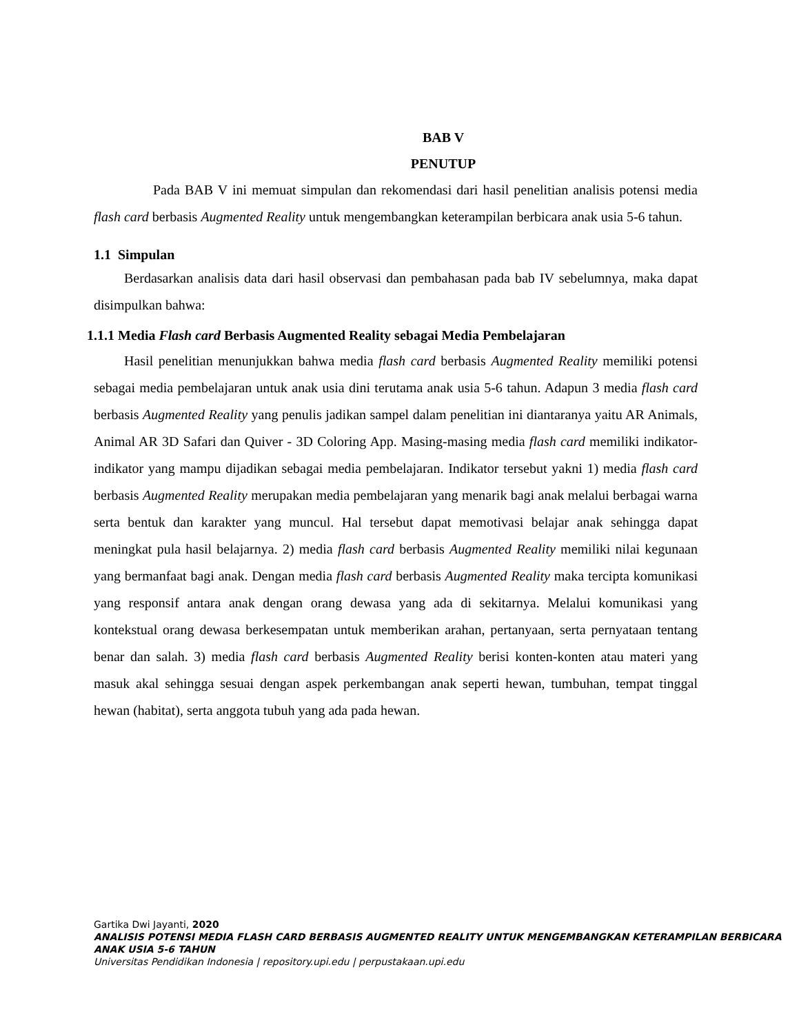BAB V
PENUTUP
Pada BAB V ini memuat simpulan dan rekomendasi dari hasil penelitian analisis potensi media flash card berbasis Augmented Reality untuk mengembangkan keterampilan berbicara anak usia 5-6 tahun.
1.1 Simpulan
Berdasarkan analisis data dari hasil observasi dan pembahasan pada bab IV sebelumnya, maka dapat disimpulkan bahwa:
1.1.1 Media Flash card Berbasis Augmented Reality sebagai Media Pembelajaran
Hasil penelitian menunjukkan bahwa media flash card berbasis Augmented Reality memiliki potensi sebagai media pembelajaran untuk anak usia dini terutama anak usia 5-6 tahun. Adapun 3 media flash card berbasis Augmented Reality yang penulis jadikan sampel dalam penelitian ini diantaranya yaitu AR Animals, Animal AR 3D Safari dan Quiver - 3D Coloring App. Masing-masing media flash card memiliki indikator-indikator yang mampu dijadikan sebagai media pembelajaran. Indikator tersebut yakni 1) media flash card berbasis Augmented Reality merupakan media pembelajaran yang menarik bagi anak melalui berbagai warna serta bentuk dan karakter yang muncul. Hal tersebut dapat memotivasi belajar anak sehingga dapat meningkat pula hasil belajarnya. 2) media flash card berbasis Augmented Reality memiliki nilai kegunaan yang bermanfaat bagi anak. Dengan media flash card berbasis Augmented Reality maka tercipta komunikasi yang responsif antara anak dengan orang dewasa yang ada di sekitarnya. Melalui komunikasi yang kontekstual orang dewasa berkesempatan untuk memberikan arahan, pertanyaan, serta pernyataan tentang benar dan salah. 3) media flash card berbasis Augmented Reality berisi konten-konten atau materi yang masuk akal sehingga sesuai dengan aspek perkembangan anak seperti hewan, tumbuhan, tempat tinggal hewan (habitat), serta anggota tubuh yang ada pada hewan.
Gartika Dwi Jayanti, 2020
ANALISIS POTENSI MEDIA FLASH CARD BERBASIS AUGMENTED REALITY UNTUK MENGEMBANGKAN KETERAMPILAN BERBICARA ANAK USIA 5-6 TAHUN
Universitas Pendidikan Indonesia | repository.upi.edu | perpustakaan.upi.edu